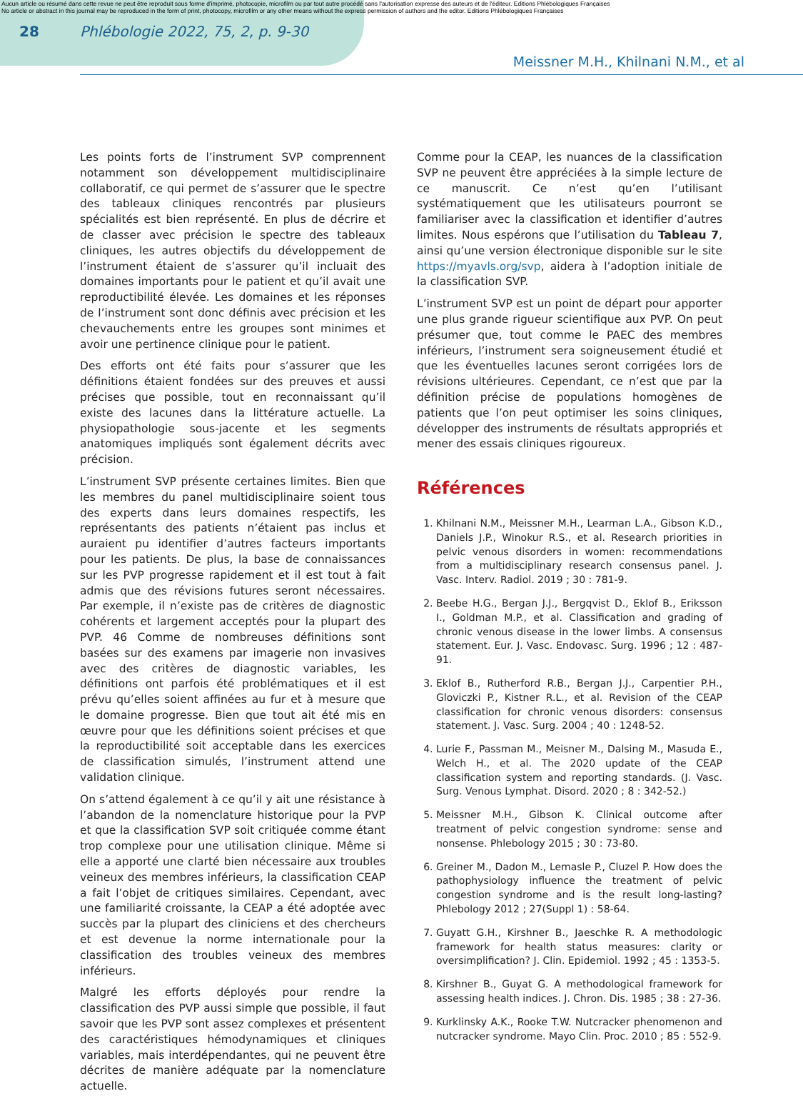Aucun article ou résumé dans cette revue ne peut être reproduit sous forme d'imprimé, photocopie, microfilm ou par tout autre procédé sans l'autorisation expresse des auteurs et de l'éditeur. Editions Phlébologiques Françaises
No article or abstract in this journal may be reproduced in the form of print, photocopy, microfilm or any other means without the express permission of authors and the editor. Editions Phlébologiques Françaises
28 Phlébologie 2022, 75, 2, p. 9-30
Meissner M.H., Khilnani N.M., et al
Les points forts de l’instrument SVP comprennent notamment son développement multidisciplinaire collaboratif, ce qui permet de s’assurer que le spectre des tableaux cliniques rencontrés par plusieurs spécialités est bien représenté. En plus de décrire et de classer avec précision le spectre des tableaux cliniques, les autres objectifs du développement de l’instrument étaient de s’assurer qu’il incluait des domaines importants pour le patient et qu’il avait une reproductibilité élevée. Les domaines et les réponses de l’instrument sont donc définis avec précision et les chevauchements entre les groupes sont minimes et avoir une pertinence clinique pour le patient.
Des efforts ont été faits pour s’assurer que les définitions étaient fondées sur des preuves et aussi précises que possible, tout en reconnaissant qu’il existe des lacunes dans la littérature actuelle. La physiopathologie sous-jacente et les segments anatomiques impliqués sont également décrits avec précision.
L’instrument SVP présente certaines limites. Bien que les membres du panel multidisciplinaire soient tous des experts dans leurs domaines respectifs, les représentants des patients n’étaient pas inclus et auraient pu identifier d’autres facteurs importants pour les patients. De plus, la base de connaissances sur les PVP progresse rapidement et il est tout à fait admis que des révisions futures seront nécessaires. Par exemple, il n’existe pas de critères de diagnostic cohérents et largement acceptés pour la plupart des PVP. 46 Comme de nombreuses définitions sont basées sur des examens par imagerie non invasives avec des critères de diagnostic variables, les définitions ont parfois été problématiques et il est prévu qu’elles soient affinées au fur et à mesure que le domaine progresse. Bien que tout ait été mis en œuvre pour que les définitions soient précises et que la reproductibilité soit acceptable dans les exercices de classification simulés, l’instrument attend une validation clinique.
On s’attend également à ce qu’il y ait une résistance à l’abandon de la nomenclature historique pour la PVP et que la classification SVP soit critiquée comme étant trop complexe pour une utilisation clinique. Même si elle a apporté une clarté bien nécessaire aux troubles veineux des membres inférieurs, la classification CEAP a fait l’objet de critiques similaires. Cependant, avec une familiarité croissante, la CEAP a été adoptée avec succès par la plupart des cliniciens et des chercheurs et est devenue la norme internationale pour la classification des troubles veineux des membres inférieurs.
Malgré les efforts déployés pour rendre la classification des PVP aussi simple que possible, il faut savoir que les PVP sont assez complexes et présentent des caractéristiques hémodynamiques et cliniques variables, mais interdépendantes, qui ne peuvent être décrites de manière adéquate par la nomenclature actuelle.
Comme pour la CEAP, les nuances de la classification SVP ne peuvent être appréciées à la simple lecture de ce manuscrit. Ce n’est qu’en l’utilisant systématiquement que les utilisateurs pourront se familiariser avec la classification et identifier d’autres limites. Nous espérons que l’utilisation du Tableau 7, ainsi qu’une version électronique disponible sur le site https://myavls.org/svp, aidera à l’adoption initiale de la classification SVP.
L’instrument SVP est un point de départ pour apporter une plus grande rigueur scientifique aux PVP. On peut présumer que, tout comme le PAEC des membres inférieurs, l’instrument sera soigneusement étudié et que les éventuelles lacunes seront corrigées lors de révisions ultérieures. Cependant, ce n’est que par la définition précise de populations homogènes de patients que l’on peut optimiser les soins cliniques, développer des instruments de résultats appropriés et mener des essais cliniques rigoureux.
Références
1. Khilnani N.M., Meissner M.H., Learman L.A., Gibson K.D., Daniels J.P., Winokur R.S., et al. Research priorities in pelvic venous disorders in women: recommendations from a multidisciplinary research consensus panel. J. Vasc. Interv. Radiol. 2019 ; 30 : 781-9.
2. Beebe H.G., Bergan J.J., Bergqvist D., Eklof B., Eriksson I., Goldman M.P., et al. Classification and grading of chronic venous disease in the lower limbs. A consensus statement. Eur. J. Vasc. Endovasc. Surg. 1996 ; 12 : 487-91.
3. Eklof B., Rutherford R.B., Bergan J.J., Carpentier P.H., Gloviczki P., Kistner R.L., et al. Revision of the CEAP classification for chronic venous disorders: consensus statement. J. Vasc. Surg. 2004 ; 40 : 1248-52.
4. Lurie F., Passman M., Meisner M., Dalsing M., Masuda E., Welch H., et al. The 2020 update of the CEAP classification system and reporting standards. (J. Vasc. Surg. Venous Lymphat. Disord. 2020 ; 8 : 342-52.)
5. Meissner M.H., Gibson K. Clinical outcome after treatment of pelvic congestion syndrome: sense and nonsense. Phlebology 2015 ; 30 : 73-80.
6. Greiner M., Dadon M., Lemasle P., Cluzel P. How does the pathophysiology influence the treatment of pelvic congestion syndrome and is the result long-lasting? Phlebology 2012 ; 27(Suppl 1) : 58-64.
7. Guyatt G.H., Kirshner B., Jaeschke R. A methodologic framework for health status measures: clarity or oversimplification? J. Clin. Epidemiol. 1992 ; 45 : 1353-5.
8. Kirshner B., Guyat G. A methodological framework for assessing health indices. J. Chron. Dis. 1985 ; 38 : 27-36.
9. Kurklinsky A.K., Rooke T.W. Nutcracker phenomenon and nutcracker syndrome. Mayo Clin. Proc. 2010 ; 85 : 552-9.